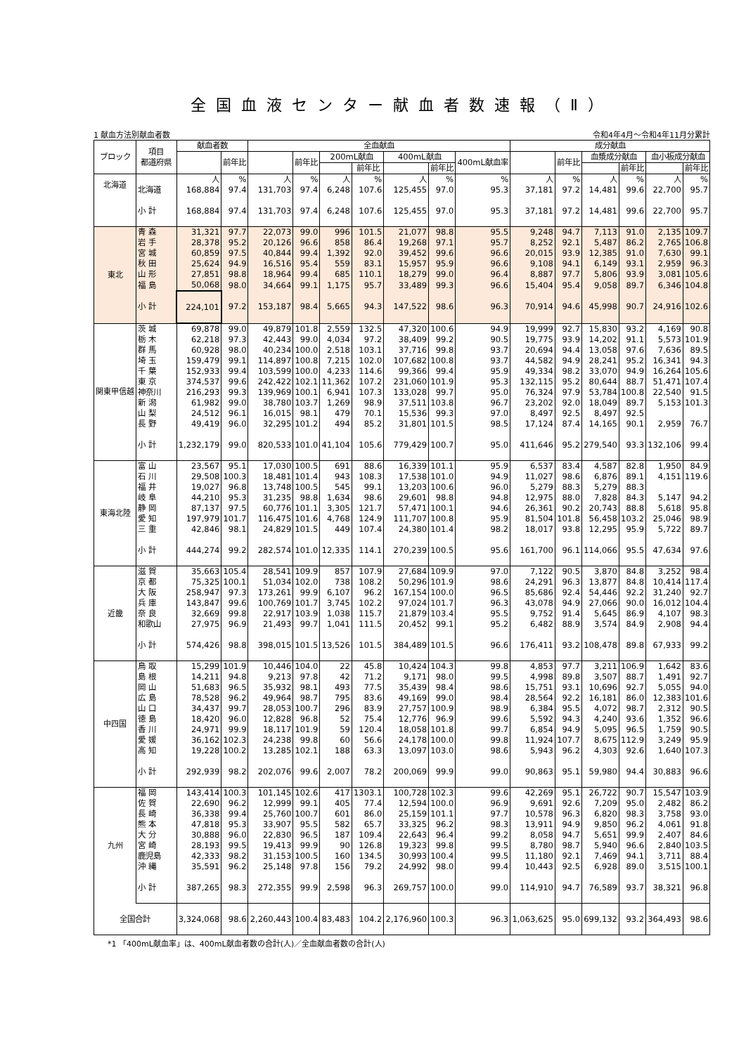全国血液センター献血者数速報（Ⅱ）
1 献血方法別献血者数 令和4年4月～令和4年11月分累計
| ブロック | 項目 都道府県 | 献血者数 | | 全血献血 | | | | | | | 成分献血 | | | | | |
| --- | --- | --- | --- | --- | --- | --- | --- | --- | --- | --- | --- | --- | --- | --- | --- | --- |
| | | | 前年比 | | 前年比 | 200mL献血 | | 400mL献血 | | 400mL献血率 | | 前年比 | 血漿成分献血 | | 血小板成分献血 | |
| | | | | | | | 前年比 | | 前年比 | | | | | 前年比 | | 前年比 |
| 北海道 | | 人 | % | 人 | % | 人 | % | 人 | % | % | 人 | % | 人 | % | 人 | % |
| | 北海道 | 168,884 | 97.4 | 131,703 | 97.4 | 6,248 | 107.6 | 125,455 | 97.0 | 95.3 | 37,181 | 97.2 | 14,481 | 99.6 | 22,700 | 95.7 |
| | 小 計 | 168,884 | 97.4 | 131,703 | 97.4 | 6,248 | 107.6 | 125,455 | 97.0 | 95.3 | 37,181 | 97.2 | 14,481 | 99.6 | 22,700 | 95.7 |
| 東北 | 青 森 | 31,321 | 97.7 | 22,073 | 99.0 | 996 | 101.5 | 21,077 | 98.8 | 95.5 | 9,248 | 94.7 | 7,113 | 91.0 | 2,135 | 109.7 |
| | 岩 手 | 28,378 | 95.2 | 20,126 | 96.6 | 858 | 86.4 | 19,268 | 97.1 | 95.7 | 8,252 | 92.1 | 5,487 | 86.2 | 2,765 | 106.8 |
| | 宮 城 | 60,859 | 97.5 | 40,844 | 99.4 | 1,392 | 92.0 | 39,452 | 99.6 | 96.6 | 20,015 | 93.9 | 12,385 | 91.0 | 7,630 | 99.1 |
| | 秋 田 | 25,624 | 94.9 | 16,516 | 95.4 | 559 | 83.1 | 15,957 | 95.9 | 96.6 | 9,108 | 94.1 | 6,149 | 93.1 | 2,959 | 96.3 |
| | 山 形 | 27,851 | 98.8 | 18,964 | 99.4 | 685 | 110.1 | 18,279 | 99.0 | 96.4 | 8,887 | 97.7 | 5,806 | 93.9 | 3,081 | 105.6 |
| | 福 島 | 50,068 | 98.0 | 34,664 | 99.1 | 1,175 | 95.7 | 33,489 | 99.3 | 96.6 | 15,404 | 95.4 | 9,058 | 89.7 | 6,346 | 104.8 |
| | 小 計 | 224,101 | 97.2 | 153,187 | 98.4 | 5,665 | 94.3 | 147,522 | 98.6 | 96.3 | 70,914 | 94.6 | 45,998 | 90.7 | 24,916 | 102.6 |
| 関東甲信越 | 茨 城 | 69,878 | 99.0 | 49,879 | 101.8 | 2,559 | 132.5 | 47,320 | 100.6 | 94.9 | 19,999 | 92.7 | 15,830 | 93.2 | 4,169 | 90.8 |
| | 栃 木 | 62,218 | 97.3 | 42,443 | 99.0 | 4,034 | 97.2 | 38,409 | 99.2 | 90.5 | 19,775 | 93.9 | 14,202 | 91.1 | 5,573 | 101.9 |
| | 群 馬 | 60,928 | 98.0 | 40,234 | 100.0 | 2,518 | 103.1 | 37,716 | 99.8 | 93.7 | 20,694 | 94.4 | 13,058 | 97.6 | 7,636 | 89.5 |
| | 埼 玉 | 159,479 | 99.1 | 114,897 | 100.8 | 7,215 | 102.0 | 107,682 | 100.8 | 93.7 | 44,582 | 94.9 | 28,241 | 95.2 | 16,341 | 94.3 |
| | 千 葉 | 152,933 | 99.4 | 103,599 | 100.0 | 4,233 | 114.6 | 99,366 | 99.4 | 95.9 | 49,334 | 98.2 | 33,070 | 94.9 | 16,264 | 105.6 |
| | 東 京 | 374,537 | 99.6 | 242,422 | 102.1 | 11,362 | 107.2 | 231,060 | 101.9 | 95.3 | 132,115 | 95.2 | 80,644 | 88.7 | 51,471 | 107.4 |
| | 神奈川 | 216,293 | 99.3 | 139,969 | 100.1 | 6,941 | 107.3 | 133,028 | 99.7 | 95.0 | 76,324 | 97.9 | 53,784 | 100.8 | 22,540 | 91.5 |
| | 新 潟 | 61,982 | 99.0 | 38,780 | 103.7 | 1,269 | 98.9 | 37,511 | 103.8 | 96.7 | 23,202 | 92.0 | 18,049 | 89.7 | 5,153 | 101.3 |
| | 山 梨 | 24,512 | 96.1 | 16,015 | 98.1 | 479 | 70.1 | 15,536 | 99.3 | 97.0 | 8,497 | 92.5 | 8,497 | 92.5 | | |
| | 長 野 | 49,419 | 96.0 | 32,295 | 101.2 | 494 | 85.2 | 31,801 | 101.5 | 98.5 | 17,124 | 87.4 | 14,165 | 90.1 | 2,959 | 76.7 |
| | 小 計 | 1,232,179 | 99.0 | 820,533 | 101.0 | 41,104 | 105.6 | 779,429 | 100.7 | 95.0 | 411,646 | 95.2 | 279,540 | 93.3 | 132,106 | 99.4 |
| 東海北陸 | 富 山 | 23,567 | 95.1 | 17,030 | 100.5 | 691 | 88.6 | 16,339 | 101.1 | 95.9 | 6,537 | 83.4 | 4,587 | 82.8 | 1,950 | 84.9 |
| | 石 川 | 29,508 | 100.3 | 18,481 | 101.4 | 943 | 108.3 | 17,538 | 101.0 | 94.9 | 11,027 | 98.6 | 6,876 | 89.1 | 4,151 | 119.6 |
| | 福 井 | 19,027 | 96.8 | 13,748 | 100.5 | 545 | 99.1 | 13,203 | 100.6 | 96.0 | 5,279 | 88.3 | 5,279 | 88.3 | | |
| | 岐 阜 | 44,210 | 95.3 | 31,235 | 98.8 | 1,634 | 98.6 | 29,601 | 98.8 | 94.8 | 12,975 | 88.0 | 7,828 | 84.3 | 5,147 | 94.2 |
| | 静 岡 | 87,137 | 97.5 | 60,776 | 101.1 | 3,305 | 121.7 | 57,471 | 100.1 | 94.6 | 26,361 | 90.2 | 20,743 | 88.8 | 5,618 | 95.8 |
| | 愛 知 | 197,979 | 101.7 | 116,475 | 101.6 | 4,768 | 124.9 | 111,707 | 100.8 | 95.9 | 81,504 | 101.8 | 56,458 | 103.2 | 25,046 | 98.9 |
| | 三 重 | 42,846 | 98.1 | 24,829 | 101.5 | 449 | 107.4 | 24,380 | 101.4 | 98.2 | 18,017 | 93.8 | 12,295 | 95.9 | 5,722 | 89.7 |
| | 小 計 | 444,274 | 99.2 | 282,574 | 101.0 | 12,335 | 114.1 | 270,239 | 100.5 | 95.6 | 161,700 | 96.1 | 114,066 | 95.5 | 47,634 | 97.6 |
| 近畿 | 滋 賀 | 35,663 | 105.4 | 28,541 | 109.9 | 857 | 107.9 | 27,684 | 109.9 | 97.0 | 7,122 | 90.5 | 3,870 | 84.8 | 3,252 | 98.4 |
| | 京 都 | 75,325 | 100.1 | 51,034 | 102.0 | 738 | 108.2 | 50,296 | 101.9 | 98.6 | 24,291 | 96.3 | 13,877 | 84.8 | 10,414 | 117.4 |
| | 大 阪 | 258,947 | 97.3 | 173,261 | 99.9 | 6,107 | 96.2 | 167,154 | 100.0 | 96.5 | 85,686 | 92.4 | 54,446 | 92.2 | 31,240 | 92.7 |
| | 兵 庫 | 143,847 | 99.6 | 100,769 | 101.7 | 3,745 | 102.2 | 97,024 | 101.7 | 96.3 | 43,078 | 94.9 | 27,066 | 90.0 | 16,012 | 104.4 |
| | 奈 良 | 32,669 | 99.8 | 22,917 | 103.9 | 1,038 | 115.7 | 21,879 | 103.4 | 95.5 | 9,752 | 91.4 | 5,645 | 86.9 | 4,107 | 98.3 |
| | 和歌山 | 27,975 | 96.9 | 21,493 | 99.7 | 1,041 | 111.5 | 20,452 | 99.1 | 95.2 | 6,482 | 88.9 | 3,574 | 84.9 | 2,908 | 94.4 |
| | 小 計 | 574,426 | 98.8 | 398,015 | 101.5 | 13,526 | 101.5 | 384,489 | 101.5 | 96.6 | 176,411 | 93.2 | 108,478 | 89.8 | 67,933 | 99.2 |
| 中四国 | 鳥 取 | 15,299 | 101.9 | 10,446 | 104.0 | 22 | 45.8 | 10,424 | 104.3 | 99.8 | 4,853 | 97.7 | 3,211 | 106.9 | 1,642 | 83.6 |
| | 島 根 | 14,211 | 94.8 | 9,213 | 97.8 | 42 | 71.2 | 9,171 | 98.0 | 99.5 | 4,998 | 89.8 | 3,507 | 88.7 | 1,491 | 92.7 |
| | 岡 山 | 51,683 | 96.5 | 35,932 | 98.1 | 493 | 77.5 | 35,439 | 98.4 | 98.6 | 15,751 | 93.1 | 10,696 | 92.7 | 5,055 | 94.0 |
| | 広 島 | 78,528 | 96.2 | 49,964 | 98.7 | 795 | 83.6 | 49,169 | 99.0 | 98.4 | 28,564 | 92.2 | 16,181 | 86.0 | 12,383 | 101.6 |
| | 山 口 | 34,437 | 99.7 | 28,053 | 100.7 | 296 | 83.9 | 27,757 | 100.9 | 98.9 | 6,384 | 95.5 | 4,072 | 98.7 | 2,312 | 90.5 |
| | 徳 島 | 18,420 | 96.0 | 12,828 | 96.8 | 52 | 75.4 | 12,776 | 96.9 | 99.6 | 5,592 | 94.3 | 4,240 | 93.6 | 1,352 | 96.6 |
| | 香 川 | 24,971 | 99.9 | 18,117 | 101.9 | 59 | 120.4 | 18,058 | 101.8 | 99.7 | 6,854 | 94.9 | 5,095 | 96.5 | 1,759 | 90.5 |
| | 愛 媛 | 36,162 | 102.3 | 24,238 | 99.8 | 60 | 56.6 | 24,178 | 100.0 | 99.8 | 11,924 | 107.7 | 8,675 | 112.9 | 3,249 | 95.9 |
| | 高 知 | 19,228 | 100.2 | 13,285 | 102.1 | 188 | 63.3 | 13,097 | 103.0 | 98.6 | 5,943 | 96.2 | 4,303 | 92.6 | 1,640 | 107.3 |
| | 小 計 | 292,939 | 98.2 | 202,076 | 99.6 | 2,007 | 78.2 | 200,069 | 99.9 | 99.0 | 90,863 | 95.1 | 59,980 | 94.4 | 30,883 | 96.6 |
| 九州 | 福 岡 | 143,414 | 100.3 | 101,145 | 102.6 | 417 | 1303.1 | 100,728 | 102.3 | 99.6 | 42,269 | 95.1 | 26,722 | 90.7 | 15,547 | 103.9 |
| | 佐 賀 | 22,690 | 96.2 | 12,999 | 99.1 | 405 | 77.4 | 12,594 | 100.0 | 96.9 | 9,691 | 92.6 | 7,209 | 95.0 | 2,482 | 86.2 |
| | 長 崎 | 36,338 | 99.4 | 25,760 | 100.7 | 601 | 86.0 | 25,159 | 101.1 | 97.7 | 10,578 | 96.3 | 6,820 | 98.3 | 3,758 | 93.0 |
| | 熊 本 | 47,818 | 95.3 | 33,907 | 95.5 | 582 | 65.7 | 33,325 | 96.2 | 98.3 | 13,911 | 94.9 | 9,850 | 96.2 | 4,061 | 91.8 |
| | 大 分 | 30,888 | 96.0 | 22,830 | 96.5 | 187 | 109.4 | 22,643 | 96.4 | 99.2 | 8,058 | 94.7 | 5,651 | 99.9 | 2,407 | 84.6 |
| | 宮 崎 | 28,193 | 99.5 | 19,413 | 99.9 | 90 | 126.8 | 19,323 | 99.8 | 99.5 | 8,780 | 98.7 | 5,940 | 96.6 | 2,840 | 103.5 |
| | 鹿児島 | 42,333 | 98.2 | 31,153 | 100.5 | 160 | 134.5 | 30,993 | 100.4 | 99.5 | 11,180 | 92.1 | 7,469 | 94.1 | 3,711 | 88.4 |
| | 沖 縄 | 35,591 | 96.2 | 25,148 | 97.8 | 156 | 79.2 | 24,992 | 98.0 | 99.4 | 10,443 | 92.5 | 6,928 | 89.0 | 3,515 | 100.1 |
| | 小 計 | 387,265 | 98.3 | 272,355 | 99.9 | 2,598 | 96.3 | 269,757 | 100.0 | 99.0 | 114,910 | 94.7 | 76,589 | 93.7 | 38,321 | 96.8 |
| 全国合計 | | 3,324,068 | 98.6 | 2,260,443 | 100.4 | 83,483 | 104.2 | 2,176,960 | 100.3 | 96.3 | 1,063,625 | 95.0 | 699,132 | 93.2 | 364,493 | 98.6 |
*1 「400mL献血率」は、400mL献血者数の合計(人)／全血献血者数の合計(人)